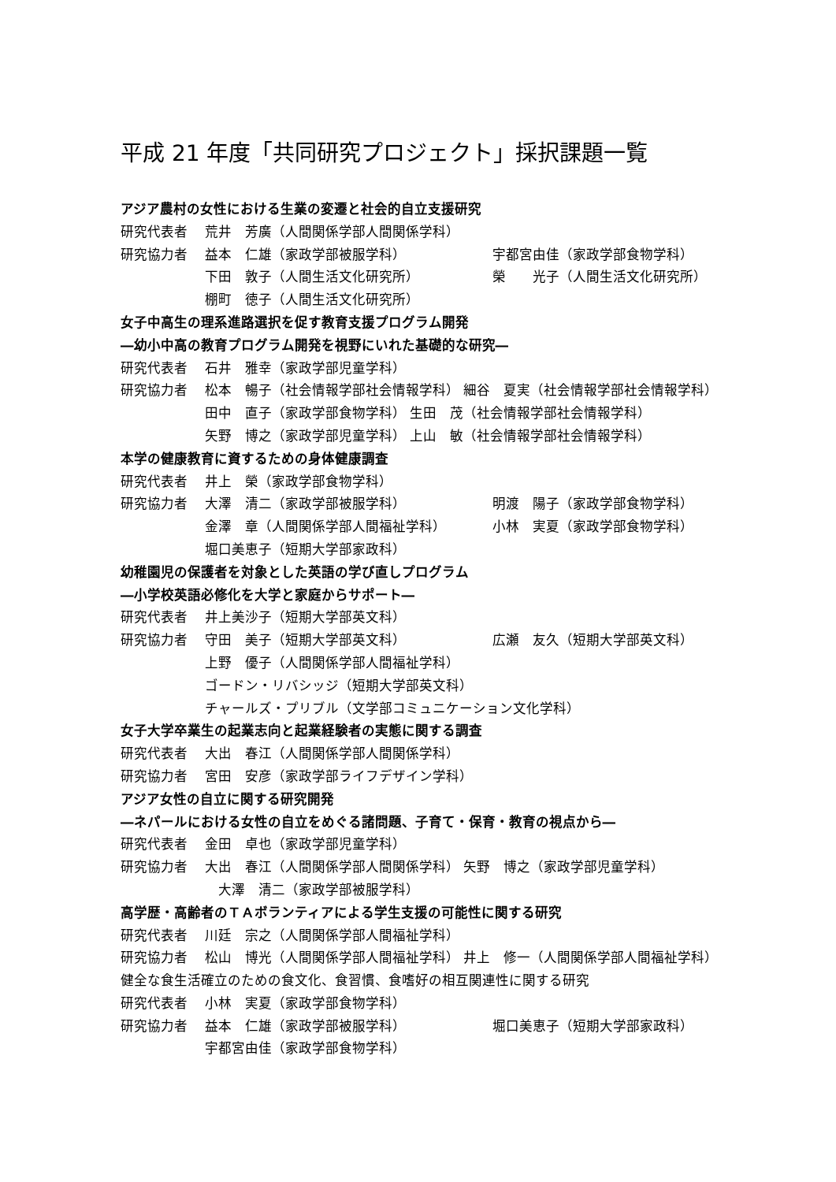平成 21 年度「共同研究プロジェクト」採択課題一覧
アジア農村の女性における生業の変遷と社会的自立支援研究
研究代表者 荒井　芳廣（人間関係学部人間関係学科）
研究協力者 益本　仁雄（家政学部被服学科） 宇都宮由佳（家政学部食物学科）
下田　敦子（人間生活文化研究所） 榮　　光子（人間生活文化研究所）
棚町　徳子（人間生活文化研究所）
女子中高生の理系進路選択を促す教育支援プログラム開発
―幼小中高の教育プログラム開発を視野にいれた基礎的な研究―
研究代表者 石井　雅幸（家政学部児童学科）
研究協力者 松本　暢子（社会情報学部社会情報学科） 細谷　夏実（社会情報学部社会情報学科）
田中　直子（家政学部食物学科） 生田　茂（社会情報学部社会情報学科）
矢野　博之（家政学部児童学科） 上山　敏（社会情報学部社会情報学科）
本学の健康教育に資するための身体健康調査
研究代表者 井上　榮（家政学部食物学科）
研究協力者 大澤　清二（家政学部被服学科） 明渡　陽子（家政学部食物学科）
金澤　章（人間関係学部人間福祉学科） 小林　実夏（家政学部食物学科）
堀口美恵子（短期大学部家政科）
幼稚園児の保護者を対象とした英語の学び直しプログラム
―小学校英語必修化を大学と家庭からサポート―
研究代表者 井上美沙子（短期大学部英文科）
研究協力者 守田　美子（短期大学部英文科） 広瀬　友久（短期大学部英文科）
上野　優子（人間関係学部人間福祉学科）
ゴードン・リバシッジ（短期大学部英文科）
チャールズ・プリブル（文学部コミュニケーション文化学科）
女子大学卒業生の起業志向と起業経験者の実態に関する調査
研究代表者 大出　春江（人間関係学部人間関係学科）
研究協力者 宮田　安彦（家政学部ライフデザイン学科）
アジア女性の自立に関する研究開発
―ネパールにおける女性の自立をめぐる諸問題、子育て・保育・教育の視点から―
研究代表者 金田　卓也（家政学部児童学科）
研究協力者 大出　春江（人間関係学部人間関係学科） 矢野　博之（家政学部児童学科）
　大澤　清二（家政学部被服学科）
高学歴・高齢者のＴＡボランティアによる学生支援の可能性に関する研究
研究代表者 川廷　宗之（人間関係学部人間福祉学科）
研究協力者 松山　博光（人間関係学部人間福祉学科） 井上　修一（人間関係学部人間福祉学科）
健全な食生活確立のための食文化、食習慣、食嗜好の相互関連性に関する研究
研究代表者 小林　実夏（家政学部食物学科）
研究協力者 益本　仁雄（家政学部被服学科） 堀口美恵子（短期大学部家政科）
宇都宮由佳（家政学部食物学科）